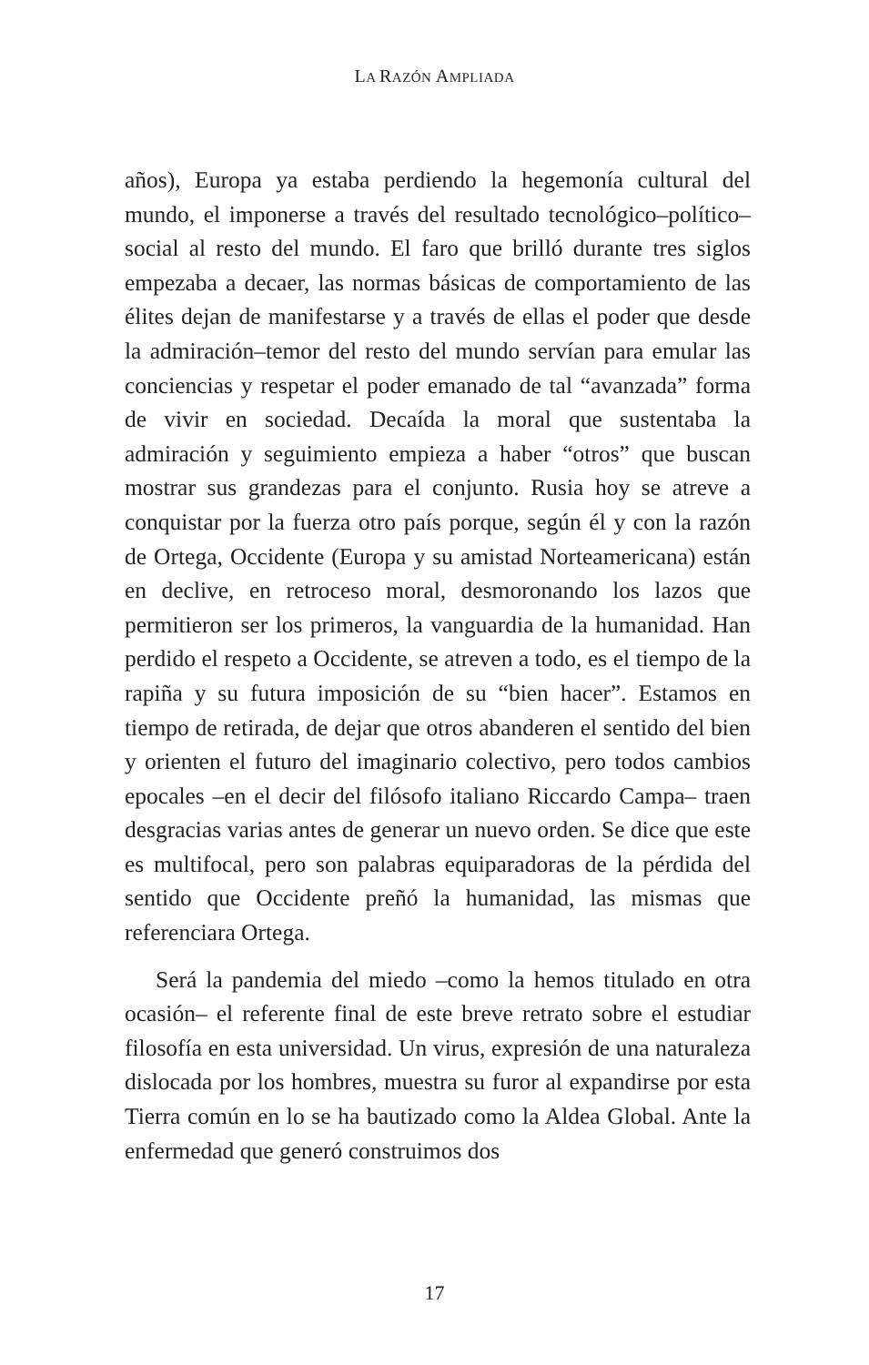LA RAZÓN AMPLIADA
años), Europa ya estaba perdiendo la hegemonía cultural del mundo, el imponerse a través del resultado tecnológico–polí­tico–social al resto del mundo. El faro que brilló durante tres siglos empezaba a decaer, las normas básicas de comportamiento de las élites dejan de manifestarse y a través de ellas el poder que desde la admiración–temor del resto del mundo servían para emular las conciencias y respetar el poder emanado de tal “avan­zada” forma de vivir en sociedad. Decaída la moral que susten­taba la admiración y seguimiento empieza a haber “otros” que buscan mostrar sus grandezas para el conjunto. Rusia hoy se atreve a conquistar por la fuerza otro país porque, según él y con la razón de Ortega, Occidente (Europa y su amistad Norteame­ricana) están en declive, en retroceso moral, desmoronando los lazos que permitieron ser los primeros, la vanguardia de la hu­manidad. Han perdido el respeto a Occidente, se atreven a todo, es el tiempo de la rapiña y su futura imposición de su “bien ha­cer”. Estamos en tiempo de retirada, de dejar que otros abande­ren el sentido del bien y orienten el futuro del imaginario colec­tivo, pero todos cambios epocales –en el decir del filósofo ita­liano Riccardo Campa– traen desgracias varias antes de generar un nuevo orden. Se dice que este es multifocal, pero son palabras equiparadoras de la pérdida del sentido que Occidente preñó la humanidad, las mismas que referenciara Ortega.
Será la pandemia del miedo –como la hemos titulado en otra ocasión– el referente final de este breve retrato sobre el estudiar filosofía en esta universidad. Un virus, expresión de una natu­raleza dislocada por los hombres, muestra su furor al expan­dirse por esta Tierra común en lo se ha bautizado como la Al­dea Global. Ante la enfermedad que generó construimos dos
17